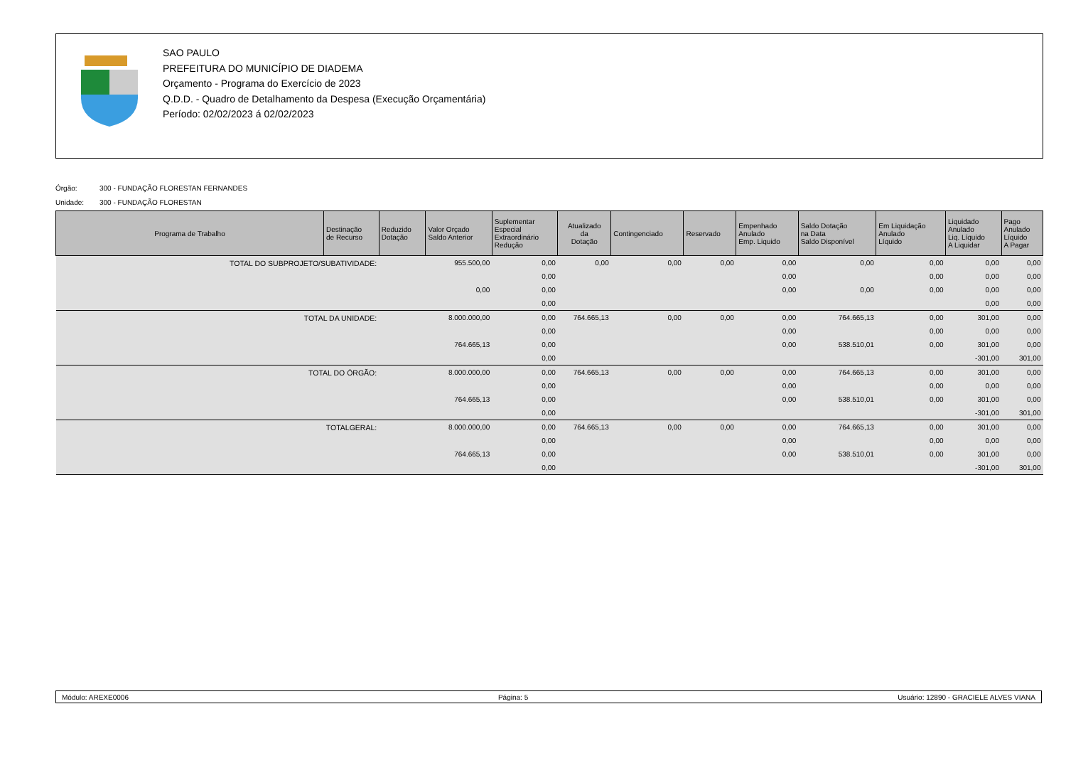SAO PAULO
PREFEITURA DO MUNICÍPIO DE DIADEMA
Orçamento - Programa do Exercício de 2023
Q.D.D. - Quadro de Detalhamento da Despesa (Execução Orçamentária)
Período: 02/02/2023 á 02/02/2023
Órgão: 300 - FUNDAÇÃO FLORESTAN FERNANDES
Unidade: 300 - FUNDAÇÃO FLORESTAN
| Programa de Trabalho | Destinação de Recurso | Reduzido Dotação | Valor Orçado Saldo Anterior | Suplementar Especial Extraordinário Redução | Atualizado da Dotação | Contingenciado | Reservado | Empenhado Anulado Emp. Liquido | Saldo Dotação na Data Saldo Disponível | Em Liquidação Anulado Líquido | Liquidado Anulado Liq. Líquido A Liquidar | Pago Anulado Líquido A Pagar |
| --- | --- | --- | --- | --- | --- | --- | --- | --- | --- | --- | --- | --- |
| TOTAL DO SUBPROJETO/SUBATIVIDADE: | | | 955.500,00 | 0,00 | 0,00 | 0,00 | 0,00 | 0,00 | 0,00 | 0,00 | 0,00 | 0,00 |
| | | | | 0,00 | | | | 0,00 | | 0,00 | 0,00 | 0,00 |
| | | | 0,00 | 0,00 | | | | 0,00 | 0,00 | 0,00 | 0,00 | 0,00 |
| | | | | 0,00 | | | | | | | 0,00 | 0,00 |
| TOTAL DA UNIDADE: | | | 8.000.000,00 | 0,00 | 764.665,13 | 0,00 | 0,00 | 0,00 | 764.665,13 | 0,00 | 301,00 | 0,00 |
| | | | | 0,00 | | | | 0,00 | | 0,00 | 0,00 | 0,00 |
| | | | 764.665,13 | 0,00 | | | | 0,00 | 538.510,01 | 0,00 | 301,00 | 0,00 |
| | | | | 0,00 | | | | | | | -301,00 | 301,00 |
| TOTAL DO ÓRGÃO: | | | 8.000.000,00 | 0,00 | 764.665,13 | 0,00 | 0,00 | 0,00 | 764.665,13 | 0,00 | 301,00 | 0,00 |
| | | | | 0,00 | | | | 0,00 | | 0,00 | 0,00 | 0,00 |
| | | | 764.665,13 | 0,00 | | | | 0,00 | 538.510,01 | 0,00 | 301,00 | 0,00 |
| | | | | 0,00 | | | | | | | -301,00 | 301,00 |
| TOTALGERAL: | | | 8.000.000,00 | 0,00 | 764.665,13 | 0,00 | 0,00 | 0,00 | 764.665,13 | 0,00 | 301,00 | 0,00 |
| | | | | 0,00 | | | | 0,00 | | 0,00 | 0,00 | 0,00 |
| | | | 764.665,13 | 0,00 | | | | 0,00 | 538.510,01 | 0,00 | 301,00 | 0,00 |
| | | | | 0,00 | | | | | | | -301,00 | 301,00 |
Módulo: AREXE0006 Página: 5 Usuário: 12890 - GRACIELE ALVES VIANA